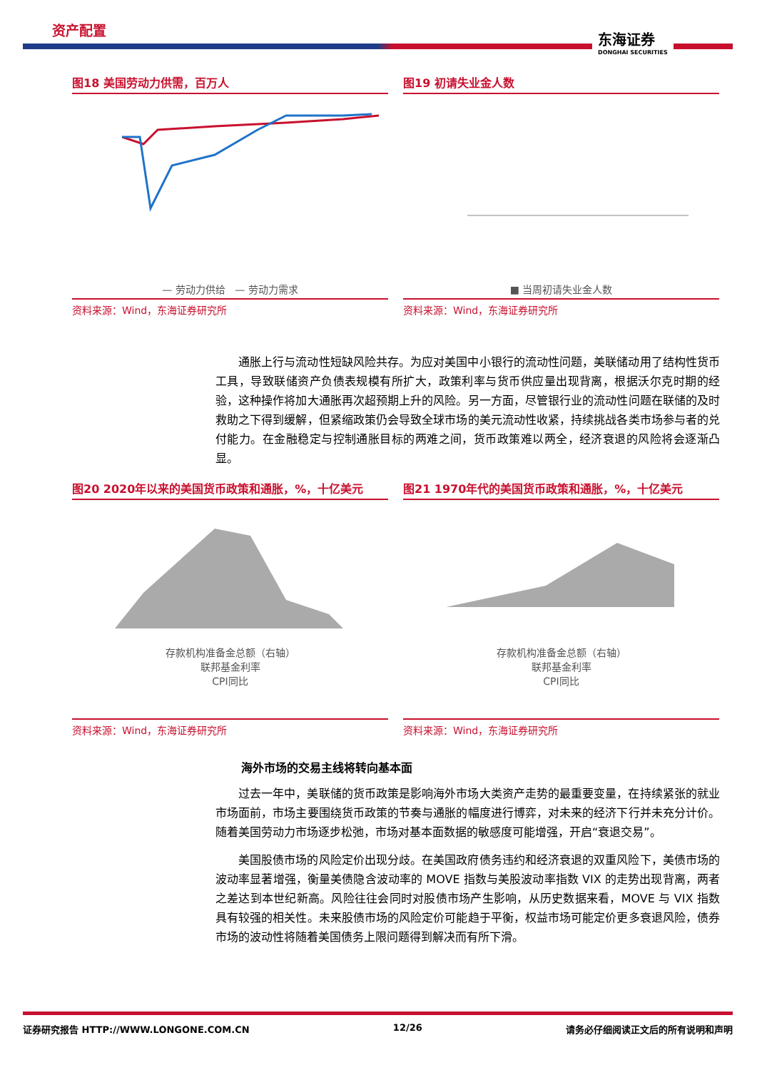资产配置
东海证券
DONGHAI SECURITIES
图18 美国劳动力供需，百万人
— 劳动力供给 — 劳动力需求
资料来源：Wind，东海证券研究所
图19 初请失业金人数
■ 当周初请失业金人数
资料来源：Wind，东海证券研究所
通胀上行与流动性短缺风险共存。为应对美国中小银行的流动性问题，美联储动用了结构性货币工具，导致联储资产负债表规模有所扩大，政策利率与货币供应量出现背离，根据沃尔克时期的经验，这种操作将加大通胀再次超预期上升的风险。另一方面，尽管银行业的流动性问题在联储的及时救助之下得到缓解，但紧缩政策仍会导致全球市场的美元流动性收紧，持续挑战各类市场参与者的兑付能力。在金融稳定与控制通胀目标的两难之间，货币政策难以两全，经济衰退的风险将会逐渐凸显。
图20 2020年以来的美国货币政策和通胀，%，十亿美元
存款机构准备金总额（右轴）
联邦基金利率
CPI同比
资料来源：Wind，东海证券研究所
图21 1970年代的美国货币政策和通胀，%，十亿美元
存款机构准备金总额（右轴）
联邦基金利率
CPI同比
资料来源：Wind，东海证券研究所
海外市场的交易主线将转向基本面
过去一年中，美联储的货币政策是影响海外市场大类资产走势的最重要变量，在持续紧张的就业市场面前，市场主要围绕货币政策的节奏与通胀的幅度进行博弈，对未来的经济下行并未充分计价。随着美国劳动力市场逐步松弛，市场对基本面数据的敏感度可能增强，开启“衰退交易”。
美国股债市场的风险定价出现分歧。在美国政府债务违约和经济衰退的双重风险下，美债市场的波动率显著增强，衡量美债隐含波动率的 MOVE 指数与美股波动率指数 VIX 的走势出现背离，两者之差达到本世纪新高。风险往往会同时对股债市场产生影响，从历史数据来看，MOVE 与 VIX 指数具有较强的相关性。未来股债市场的风险定价可能趋于平衡，权益市场可能定价更多衰退风险，债券市场的波动性将随着美国债务上限问题得到解决而有所下滑。
证券研究报告 HTTP://WWW.LONGONE.COM.CN 12/26 请务必仔细阅读正文后的所有说明和声明